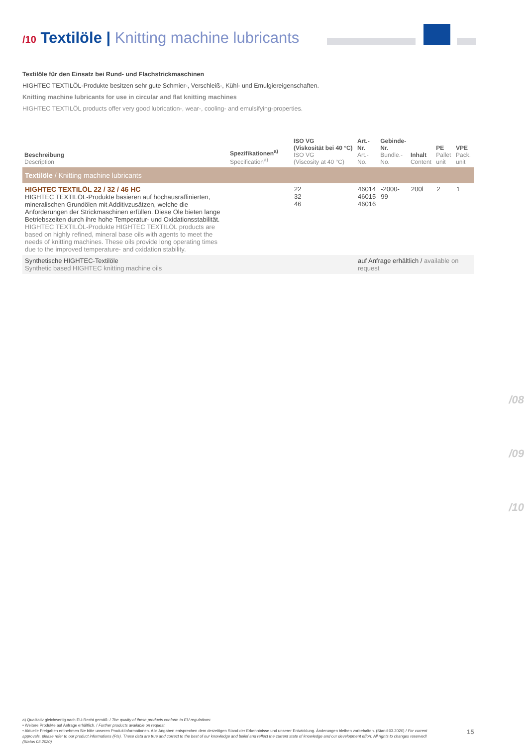/10 Textilöle | Knitting machine lubricants
Textilöle für den Einsatz bei Rund- und Flachstrickmaschinen
HIGHTEC TEXTILÖL-Produkte besitzen sehr gute Schmier-, Verschleiß-, Kühl- und Emulgiereigenschaften.
Knitting machine lubricants for use in circular and flat knitting machines
HIGHTEC TEXTILÖL products offer very good lubrication-, wear-, cooling- and emulsifying-properties.
| Beschreibung Description | Spezifikationen<sup>a)</sup> Specification<sup>a)</sup> | ISO VG (Viskosität bei 40 °C) ISO VG (Viscosity at 40 °C) | Art.-Nr. Art.-No. | Gebinde-Nr. Bundle.-No. | Inhalt Content | PE Pallet unit | VPE Pack. unit |
| --- | --- | --- | --- | --- | --- | --- | --- |
| Textilöle / Knitting machine lubricants | | | | | | | |
| HIGHTEC TEXTILÖL 22 / 32 / 46 HC HIGHTEC TEXTILÖL-Produkte basieren auf hochausraffinierten, mineralischen Grundölen mit Additivzusätzen, welche die Anforderungen der Strickmaschinen erfüllen. Diese Öle bieten lange Betriebszeiten durch ihre hohe Temperatur- und Oxidationsstabilität. HIGHTEC TEXTILÖL-Produkte HIGHTEC TEXTILÖL products are based on highly refined, mineral base oils with agents to meet the needs of knitting machines. These oils provide long operating times due to the improved temperature- and oxidation stability. | | 22 32 46 | 46014 46015 46016 | -2000-99 | 200l | 2 | 1 |
| Synthetische HIGHTEC-Textilöle Synthetic based HIGHTEC knitting machine oils | | | auf Anfrage erhältlich / available on request | | | | |
/08
/09
/10
a) Qualitativ gleichwertig nach EU-Recht gemäß: / The quality of these products conform to EU regulations:
• Weitere Produkte auf Anfrage erhältlich. / Further products available on request.
• Aktuelle Freigaben entnehmen Sie bitte unseren Produktinformationen. Alle Angaben entsprechen dem derzeitigen Stand der Erkenntnisse und unserer Entwicklung. Änderungen bleiben vorbehalten. (Stand 03.2020) / For current approvals, please refer to our product informations (PIs). These data are true and correct to the best of our knowledge and belief and reflect the current state of knowledge and our development effort. All rights to changes reserved! (Status 03.2020)
15